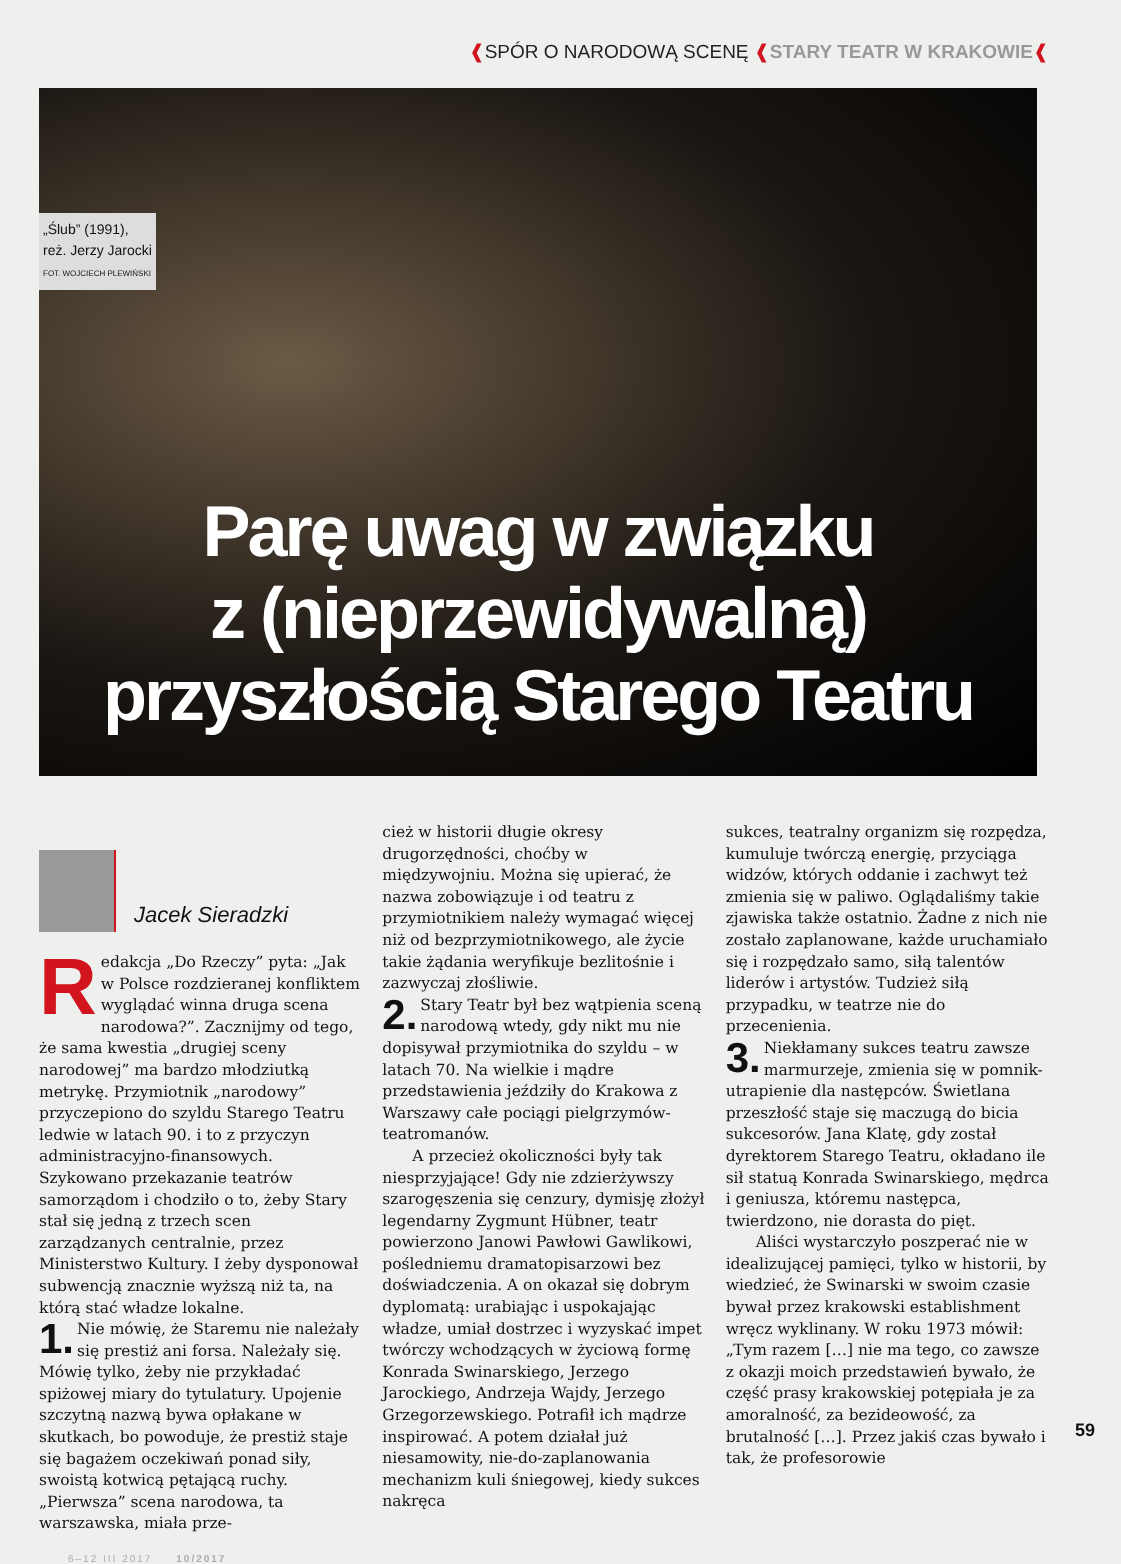❰SPÓR O NARODOWĄ SCENĘ ❰STARY TEATR W KRAKOWIE❰
„Ślub” (1991),
reż. Jerzy Jarocki
FOT. WOJCIECH PLEWIŃSKI
Parę uwag w związku
z (nieprzewidywalną)
przyszłością Starego Teatru
Jacek Sieradzki
Redakcja „Do Rzeczy” pyta: „Jak w Polsce rozdzieranej konfliktem wyglądać winna druga scena narodowa?”. Zacznijmy od tego, że sama kwestia „drugiej sceny narodowej” ma bardzo młodziutką metrykę. Przymiotnik „narodowy” przyczepiono do szyldu Starego Teatru ledwie w latach 90. i to z przyczyn administracyjno-finansowych. Szykowano przekazanie teatrów samorządom i chodziło o to, żeby Stary stał się jedną z trzech scen zarządzanych centralnie, przez Ministerstwo Kultury. I żeby dysponował subwencją znacznie wyższą niż ta, na którą stać władze lokalne.
1. Nie mówię, że Staremu nie należały się prestiż ani forsa. Należały się. Mówię tylko, żeby nie przykładać spiżowej miary do tytulatury. Upojenie szczytną nazwą bywa opłakane w skutkach, bo powoduje, że prestiż staje się bagażem oczekiwań ponad siły, swoistą kotwicą pętającą ruchy. „Pierwsza” scena narodowa, ta warszawska, miała prze-
cież w historii długie okresy drugorzędności, choćby w międzywojniu. Można się upierać, że nazwa zobowiązuje i od teatru z przymiotnikiem należy wymagać więcej niż od bezprzymiotnikowego, ale życie takie żądania weryfikuje bezlitośnie i zazwyczaj złośliwie.
2. Stary Teatr był bez wątpienia sceną narodową wtedy, gdy nikt mu nie dopisywał przymiotnika do szyldu – w latach 70. Na wielkie i mądre przedstawienia jeździły do Krakowa z Warszawy całe pociągi pielgrzymów-teatromanów.
A przecież okoliczności były tak niesprzyjające! Gdy nie zdzierżywszy szarogęszenia się cenzury, dymisję złożył legendarny Zygmunt Hübner, teatr powierzono Janowi Pawłowi Gawlikowi, pośledniemu dramatopisarzowi bez doświadczenia. A on okazał się dobrym dyplomatą: urabiając i uspokajając władze, umiał dostrzec i wyzyskać impet twórczy wchodzących w życiową formę Konrada Swinarskiego, Jerzego Jarockiego, Andrzeja Wajdy, Jerzego Grzegorzewskiego. Potrafił ich mądrze inspirować. A potem działał już niesamowity, nie-do-zaplanowania mechanizm kuli śniegowej, kiedy sukces nakręca
sukces, teatralny organizm się rozpędza, kumuluje twórczą energię, przyciąga widzów, których oddanie i zachwyt też zmienia się w paliwo. Oglądaliśmy takie zjawiska także ostatnio. Żadne z nich nie zostało zaplanowane, każde uruchamiało się i rozpędzało samo, siłą talentów liderów i artystów. Tudzież siłą przypadku, w teatrze nie do przecenienia.
3. Niekłamany sukces teatru zawsze marmurzeje, zmienia się w pomnik-utrapienie dla następców. Świetlana przeszłość staje się maczugą do bicia sukcesorów. Jana Klatę, gdy został dyrektorem Starego Teatru, okładano ile sił statuą Konrada Swinarskiego, mędrca i geniusza, któremu następca, twierdzono, nie dorasta do pięt.
Aliści wystarczyło poszperać nie w idealizującej pamięci, tylko w historii, by wiedzieć, że Swinarski w swoim czasie bywał przez krakowski establishment wręcz wyklinany. W roku 1973 mówił: „Tym razem […] nie ma tego, co zawsze z okazji moich przedstawień bywało, że część prasy krakowskiej potępiała je za amoralność, za bezideowość, za brutalność […]. Przez jakiś czas bywało i tak, że profesorowie
6–12 III 2017 10/2017
59